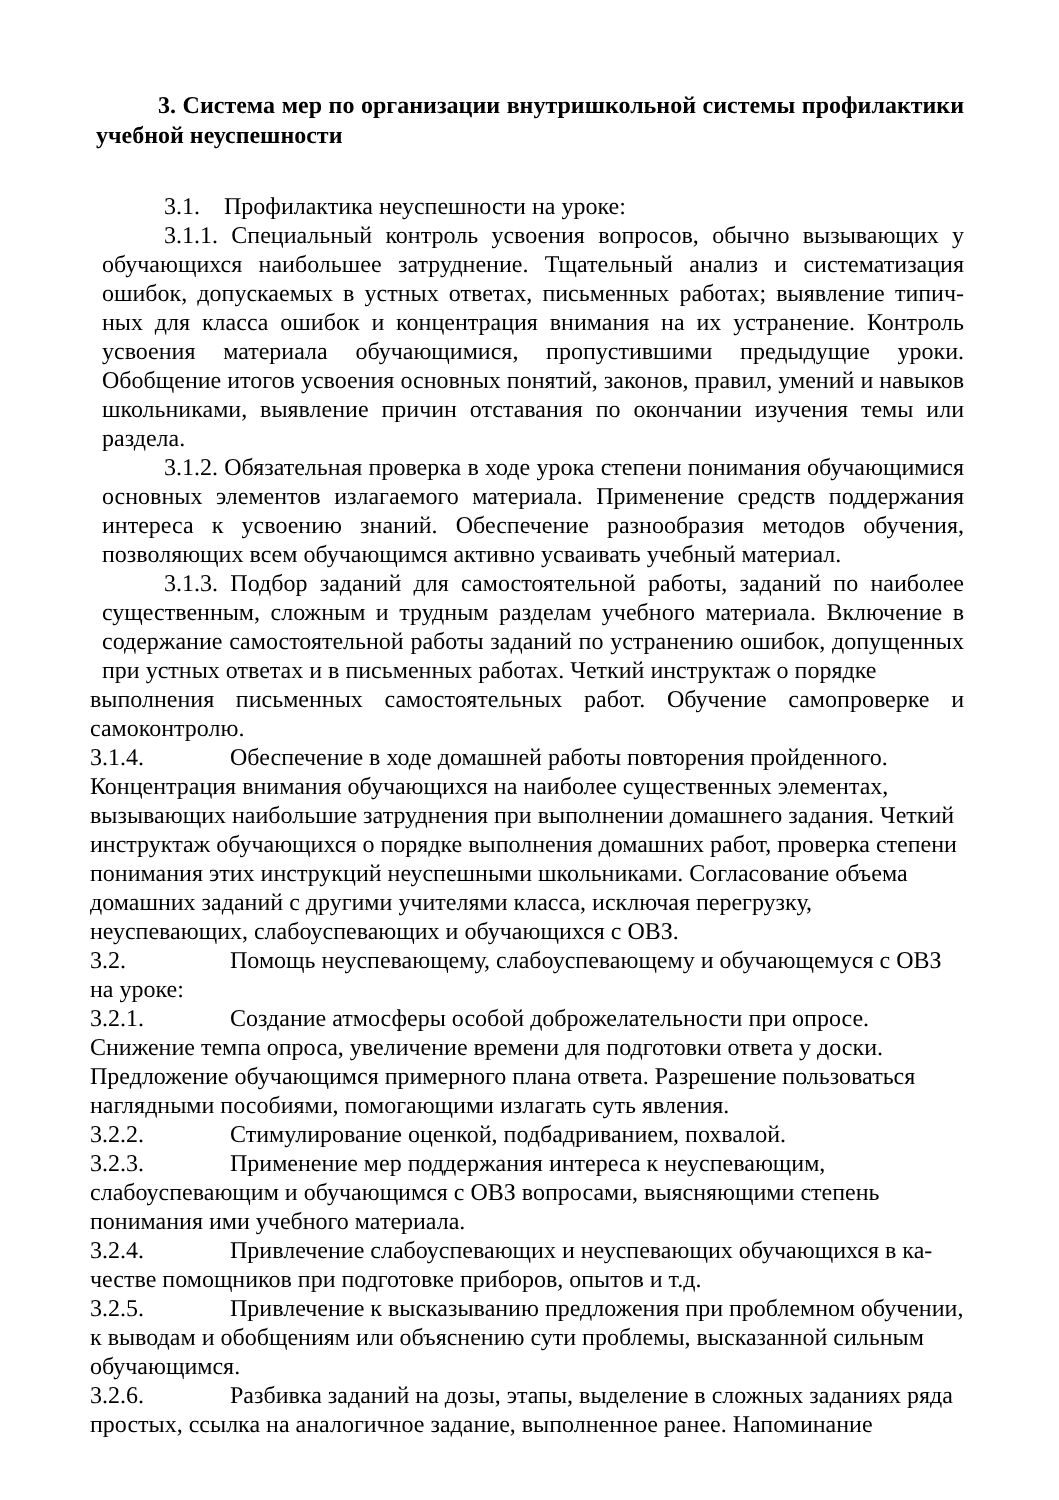3. Система мер по организации внутришкольной системы профилактики учебной неуспешности
3.1. Профилактика неуспешности на уроке:
3.1.1. Специальный контроль усвоения вопросов, обычно вызывающих у обучающихся наибольшее затруднение. Тщательный анализ и систематизация ошибок, допускаемых в устных ответах, письменных работах; выявление типич- ных для класса ошибок и концентрация внимания на их устранение. Контроль усвоения материала обучающимися, пропустившими предыдущие уроки. Обобщение итогов усвоения основных понятий, законов, правил, умений и навыков школьниками, выявление причин отставания по окончании изучения темы или раздела.
3.1.2. Обязательная проверка в ходе урока степени понимания обучающимися основных элементов излагаемого материала. Применение средств поддержания интереса к усвоению знаний. Обеспечение разнообразия методов обучения, позволяющих всем обучающимся активно усваивать учебный материал.
3.1.3. Подбор заданий для самостоятельной работы, заданий по наиболее существенным, сложным и трудным разделам учебного материала. Включение в содержание самостоятельной работы заданий по устранению ошибок, допущенных при устных ответах и в письменных работах. Четкий инструктаж о порядке
выполнения письменных самостоятельных работ. Обучение самопроверке и самоконтролю.
3.1.4. Обеспечение в ходе домашней работы повторения пройденного. Концентрация внимания обучающихся на наиболее существенных элементах, вызывающих наибольшие затруднения при выполнении домашнего задания. Четкий инструктаж обучающихся о порядке выполнения домашних работ, проверка степени понимания этих инструкций неуспешными школьниками. Согласование объема домашних заданий с другими учителями класса, исключая перегрузку, неуспевающих, слабоуспевающих и обучающихся с ОВЗ.
3.2. Помощь неуспевающему, слабоуспевающему и обучающемуся с ОВЗ на уроке:
3.2.1. Создание атмосферы особой доброжелательности при опросе. Снижение темпа опроса, увеличение времени для подготовки ответа у доски. Предложение обучающимся примерного плана ответа. Разрешение пользоваться наглядными пособиями, помогающими излагать суть явления.
3.2.2. Стимулирование оценкой, подбадриванием, похвалой.
3.2.3. Применение мер поддержания интереса к неуспевающим, слабоуспевающим и обучающимся с ОВЗ вопросами, выясняющими степень понимания ими учебного материала.
3.2.4. Привлечение слабоуспевающих и неуспевающих обучающихся в ка- честве помощников при подготовке приборов, опытов и т.д.
3.2.5. Привлечение к высказыванию предложения при проблемном обучении, к выводам и обобщениям или объяснению сути проблемы, высказанной сильным обучающимся.
3.2.6. Разбивка заданий на дозы, этапы, выделение в сложных заданиях ряда простых, ссылка на аналогичное задание, выполненное ранее. Напоминание